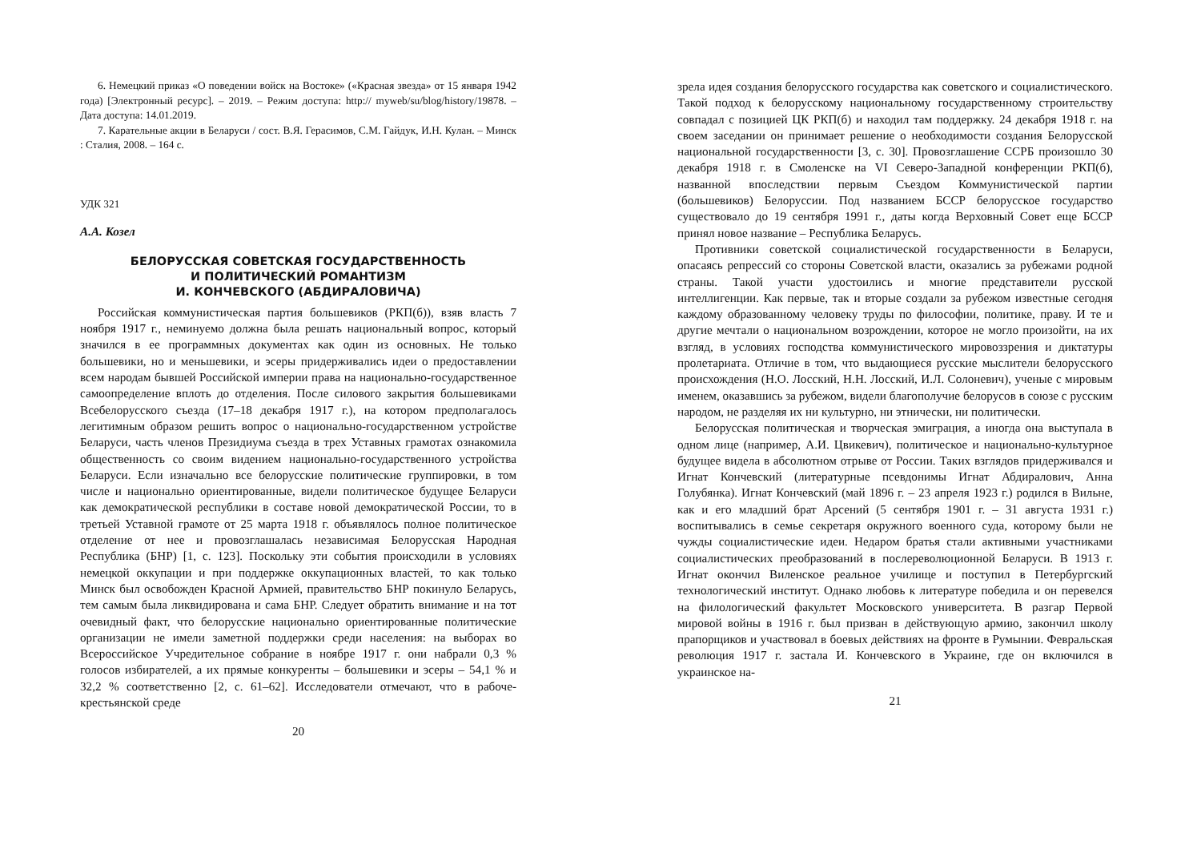6. Немецкий приказ «О поведении войск на Востоке» («Красная звезда» от 15 января 1942 года) [Электронный ресурс]. – 2019. – Режим доступа: http:// myweb/su/blog/history/19878. – Дата доступа: 14.01.2019.
7. Карательные акции в Беларуси / сост. В.Я. Герасимов, С.М. Гайдук, И.Н. Кулан. – Минск : Сталия, 2008. – 164 с.
УДК 321
А.А. Козел
БЕЛОРУССКАЯ СОВЕТСКАЯ ГОСУДАРСТВЕННОСТЬ
И ПОЛИТИЧЕСКИЙ РОМАНТИЗМ
И. КОНЧЕВСКОГО (АБДИРАЛОВИЧА)
Российская коммунистическая партия большевиков (РКП(б)), взяв власть 7 ноября 1917 г., неминуемо должна была решать национальный вопрос, который значился в ее программных документах как один из основных. Не только большевики, но и меньшевики, и эсеры придерживались идеи о предоставлении всем народам бывшей Российской империи права на национально-государственное самоопределение вплоть до отделения. После силового закрытия большевиками Всебелорусского съезда (17–18 декабря 1917 г.), на котором предполагалось легитимным образом решить вопрос о национально-государственном устройстве Беларуси, часть членов Президиума съезда в трех Уставных грамотах ознакомила общественность со своим видением национально-государственного устройства Беларуси. Если изначально все белорусские политические группировки, в том числе и национально ориентированные, видели политическое будущее Беларуси как демократической республики в составе новой демократической России, то в третьей Уставной грамоте от 25 марта 1918 г. объявлялось полное политическое отделение от нее и провозглашалась независимая Белорусская Народная Республика (БНР) [1, с. 123]. Поскольку эти события происходили в условиях немецкой оккупации и при поддержке оккупационных властей, то как только Минск был освобожден Красной Армией, правительство БНР покинуло Беларусь, тем самым была ликвидирована и сама БНР. Следует обратить внимание и на тот очевидный факт, что белорусские национально ориентированные политические организации не имели заметной поддержки среди населения: на выборах во Всероссийское Учредительное собрание в ноябре 1917 г. они набрали 0,3 % голосов избирателей, а их прямые конкуренты – большевики и эсеры – 54,1 % и 32,2 % соответственно [2, с. 61–62]. Исследователи отмечают, что в рабоче-крестьянской среде
20
зрела идея создания белорусского государства как советского и социалистического. Такой подход к белорусскому национальному государственному строительству совпадал с позицией ЦК РКП(б) и находил там поддержку. 24 декабря 1918 г. на своем заседании он принимает решение о необходимости создания Белорусской национальной государственности [3, с. 30]. Провозглашение ССРБ произошло 30 декабря 1918 г. в Смоленске на VI Северо-Западной конференции РКП(б), названной впоследствии первым Съездом Коммунистической партии (большевиков) Белоруссии. Под названием БССР белорусское государство существовало до 19 сентября 1991 г., даты когда Верховный Совет еще БССР принял новое название – Республика Беларусь.
Противники советской социалистической государственности в Беларуси, опасаясь репрессий со стороны Советской власти, оказались за рубежами родной страны. Такой участи удостоились и многие представители русской интеллигенции. Как первые, так и вторые создали за рубежом известные сегодня каждому образованному человеку труды по философии, политике, праву. И те и другие мечтали о национальном возрождении, которое не могло произойти, на их взгляд, в условиях господства коммунистического мировоззрения и диктатуры пролетариата. Отличие в том, что выдающиеся русские мыслители белорусского происхождения (Н.О. Лосский, Н.Н. Лосский, И.Л. Солоневич), ученые с мировым именем, оказавшись за рубежом, видели благополучие белорусов в союзе с русским народом, не разделяя их ни культурно, ни этнически, ни политически.
Белорусская политическая и творческая эмиграция, а иногда она выступала в одном лице (например, А.И. Цвикевич), политическое и национально-культурное будущее видела в абсолютном отрыве от России. Таких взглядов придерживался и Игнат Кончевский (литературные псевдонимы Игнат Абдиралович, Анна Голубянка). Игнат Кончевский (май 1896 г. – 23 апреля 1923 г.) родился в Вильне, как и его младший брат Арсений (5 сентября 1901 г. – 31 августа 1931 г.) воспитывались в семье секретаря окружного военного суда, которому были не чужды социалистические идеи. Недаром братья стали активными участниками социалистических преобразований в послереволюционной Беларуси. В 1913 г. Игнат окончил Виленское реальное училище и поступил в Петербургский технологический институт. Однако любовь к литературе победила и он перевелся на филологический факультет Московского университета. В разгар Первой мировой войны в 1916 г. был призван в действующую армию, закончил школу прапорщиков и участвовал в боевых действиях на фронте в Румынии. Февральская революция 1917 г. застала И. Кончевского в Украине, где он включился в украинское на-
21